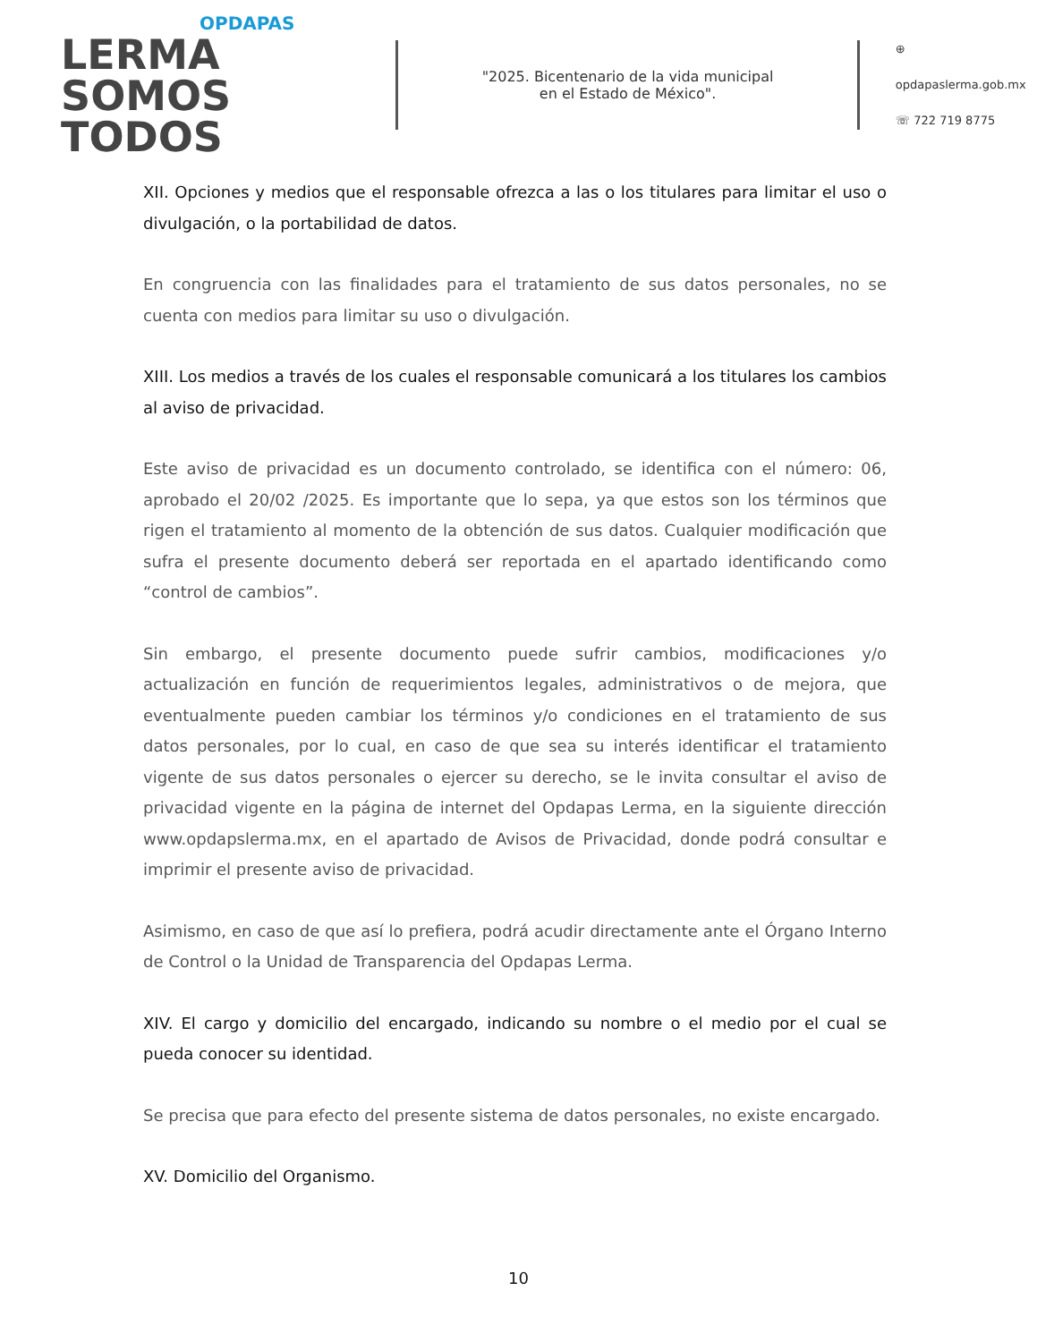OPDAPAS
LERMA SOMOS
TODOS
"2025. Bicentenario de la vida municipal
en el Estado de México".
⊕ opdapaslerma.gob.mx
☏ 722 719 8775
XII. Opciones y medios que el responsable ofrezca a las o los titulares para limitar el uso o divulgación, o la portabilidad de datos.
En congruencia con las finalidades para el tratamiento de sus datos personales, no se cuenta con medios para limitar su uso o divulgación.
XIII. Los medios a través de los cuales el responsable comunicará a los titulares los cambios al aviso de privacidad.
Este aviso de privacidad es un documento controlado, se identifica con el número: 06, aprobado el 20/02 /2025. Es importante que lo sepa, ya que estos son los términos que rigen el tratamiento al momento de la obtención de sus datos. Cualquier modificación que sufra el presente documento deberá ser reportada en el apartado identificando como “control de cambios”.
Sin embargo, el presente documento puede sufrir cambios, modificaciones y/o actualización en función de requerimientos legales, administrativos o de mejora, que eventualmente pueden cambiar los términos y/o condiciones en el tratamiento de sus datos personales, por lo cual, en caso de que sea su interés identificar el tratamiento vigente de sus datos personales o ejercer su derecho, se le invita consultar el aviso de privacidad vigente en la página de internet del Opdapas Lerma, en la siguiente dirección www.opdapslerma.mx, en el apartado de Avisos de Privacidad, donde podrá consultar e imprimir el presente aviso de privacidad.
Asimismo, en caso de que así lo prefiera, podrá acudir directamente ante el Órgano Interno de Control o la Unidad de Transparencia del Opdapas Lerma.
XIV. El cargo y domicilio del encargado, indicando su nombre o el medio por el cual se pueda conocer su identidad.
Se precisa que para efecto del presente sistema de datos personales, no existe encargado.
XV. Domicilio del Organismo.
10